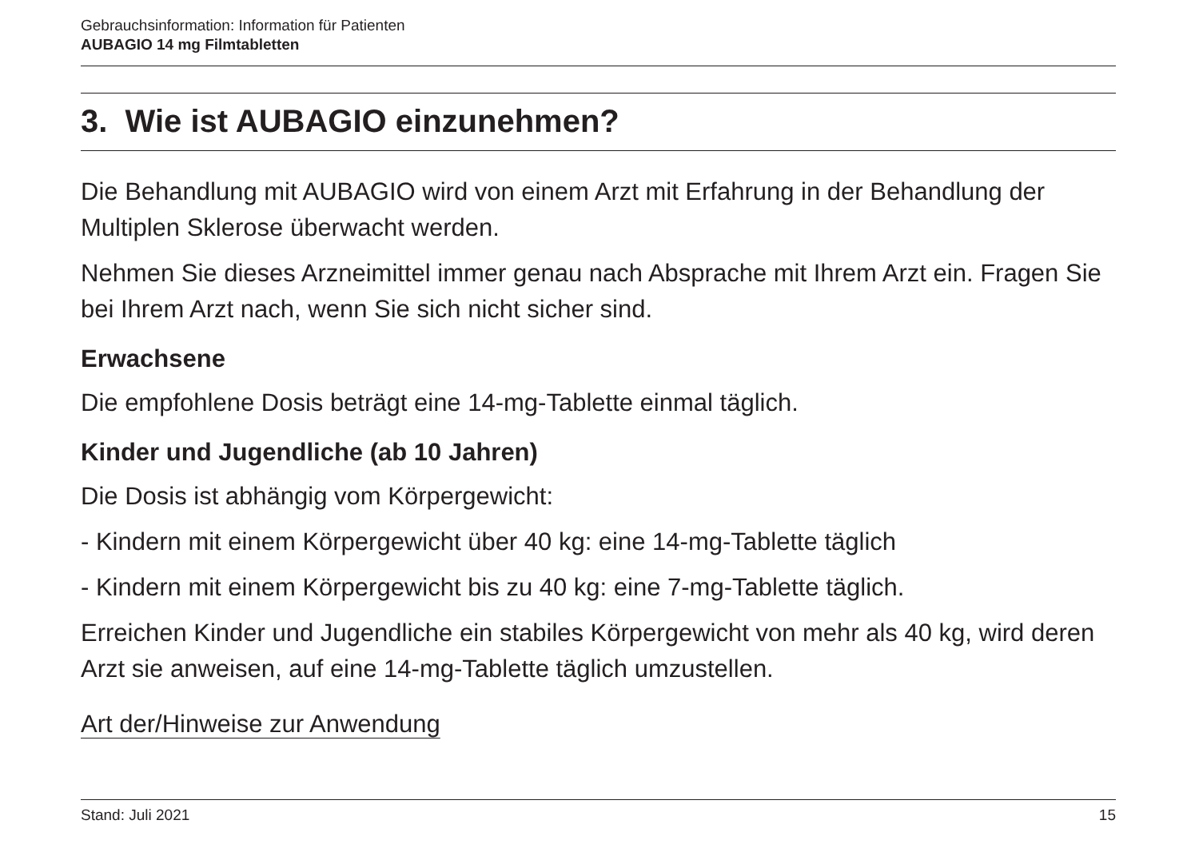Gebrauchsinformation: Information für Patienten
AUBAGIO 14 mg Filmtabletten
3. Wie ist AUBAGIO einzunehmen?
Die Behandlung mit AUBAGIO wird von einem Arzt mit Erfahrung in der Behandlung der Multiplen Sklerose überwacht werden.
Nehmen Sie dieses Arzneimittel immer genau nach Absprache mit Ihrem Arzt ein. Fragen Sie bei Ihrem Arzt nach, wenn Sie sich nicht sicher sind.
Erwachsene
Die empfohlene Dosis beträgt eine 14-mg-Tablette einmal täglich.
Kinder und Jugendliche (ab 10 Jahren)
Die Dosis ist abhängig vom Körpergewicht:
- Kindern mit einem Körpergewicht über 40 kg: eine 14-mg-Tablette täglich
- Kindern mit einem Körpergewicht bis zu 40 kg: eine 7-mg-Tablette täglich.
Erreichen Kinder und Jugendliche ein stabiles Körpergewicht von mehr als 40 kg, wird deren Arzt sie anweisen, auf eine 14-mg-Tablette täglich umzustellen.
Art der/Hinweise zur Anwendung
Stand: Juli 2021 15